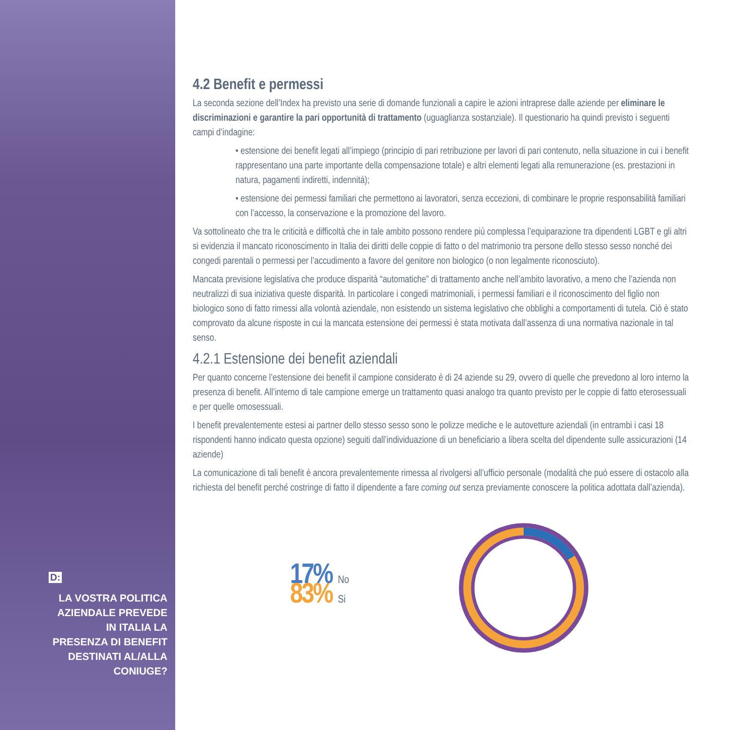D:
LA VOSTRA POLITICA AZIENDALE PREVEDE IN ITALIA LA PRESENZA DI BENEFIT DESTINATI AL/ALLA CONIUGE?
4.2 Benefit e permessi
La seconda sezione dell’Index ha previsto una serie di domande funzionali a capire le azioni intraprese dalle aziende per eliminare le discriminazioni e garantire la pari opportunità di trattamento (uguaglianza sostanziale). Il questionario ha quindi previsto i seguenti campi d’indagine:
• estensione dei benefit legati all’impiego (principio di pari retribuzione per lavori di pari contenuto, nella situazione in cui i benefit rappresentano una parte importante della compensazione totale) e altri elementi legati alla remunerazione (es. prestazioni in natura, pagamenti indiretti, indennità);
• estensione dei permessi familiari che permettono ai lavoratori, senza eccezioni, di combinare le proprie responsabilità familiari con l’accesso, la conservazione e la promozione del lavoro.
Va sottolineato che tra le criticità e difficoltà che in tale ambito possono rendere più complessa l’equiparazione tra dipendenti LGBT e gli altri si evidenzia il mancato riconoscimento in Italia dei diritti delle coppie di fatto o del matrimonio tra persone dello stesso sesso nonché dei congedi parentali o permessi per l’accudimento a favore del genitore non biologico (o non legalmente riconosciuto).
Mancata previsione legislativa che produce disparità “automatiche” di trattamento anche nell’ambito lavorativo, a meno che l’azienda non neutralizzi di sua iniziativa queste disparità. In particolare i congedi matrimoniali, i permessi familiari e il riconoscimento del figlio non biologico sono di fatto rimessi alla volontà aziendale, non esistendo un sistema legislativo che obblighi a comportamenti di tutela. Ciò è stato comprovato da alcune risposte in cui la mancata estensione dei permessi è stata motivata dall’assenza di una normativa nazionale in tal senso.
4.2.1 Estensione dei benefit aziendali
Per quanto concerne l’estensione dei benefit il campione considerato è di 24 aziende su 29, ovvero di quelle che prevedono al loro interno la presenza di benefit. All’interno di tale campione emerge un trattamento quasi analogo tra quanto previsto per le coppie di fatto eterosessuali e per quelle omosessuali.
I benefit prevalentemente estesi ai partner dello stesso sesso sono le polizze mediche e le autovetture aziendali (in entrambi i casi 18 rispondenti hanno indicato questa opzione) seguiti dall’individuazione di un beneficiario a libera scelta del dipendente sulle assicurazioni (14 aziende)
La comunicazione di tali benefit è ancora prevalentemente rimessa al rivolgersi all’ufficio personale (modalità che può essere di ostacolo alla richiesta del benefit perché costringe di fatto il dipendente a fare coming out senza previamente conoscere la politica adottata dall’azienda).
17% No
83% Si